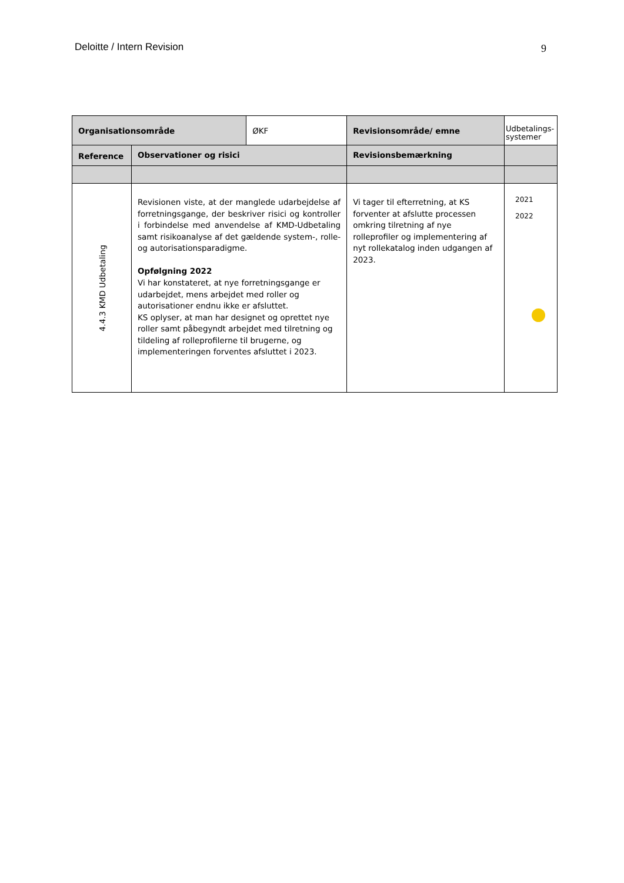Deloitte / Intern Revision 9
| Organisationsområde | | ØKF | Revisionsområde/ emne | Udbetalings-systemer |
| Reference | Observationer og risici | | Revisionsbemærkning | |
| 4.4.3 KMD Udbetaling | Revisionen viste, at der manglede udarbejdelse af forretningsgange, der beskriver risici og kontroller i forbindelse med anvendelse af KMD-Udbetaling samt risikoanalyse af det gældende system-, rolle- og autorisationsparadigme. Opfølgning 2022 Vi har konstateret, at nye forretningsgange er udarbejdet, mens arbejdet med roller og autorisationer endnu ikke er afsluttet. KS oplyser, at man har designet og oprettet nye roller samt påbegyndt arbejdet med tilretning og tildeling af rolleprofilerne til brugerne, og implementeringen forventes afsluttet i 2023. | | Vi tager til efterretning, at KS forventer at afslutte processen omkring tilretning af nye rolleprofiler og implementering af nyt rollekatalog inden udgangen af 2023. | 2021 2022 |